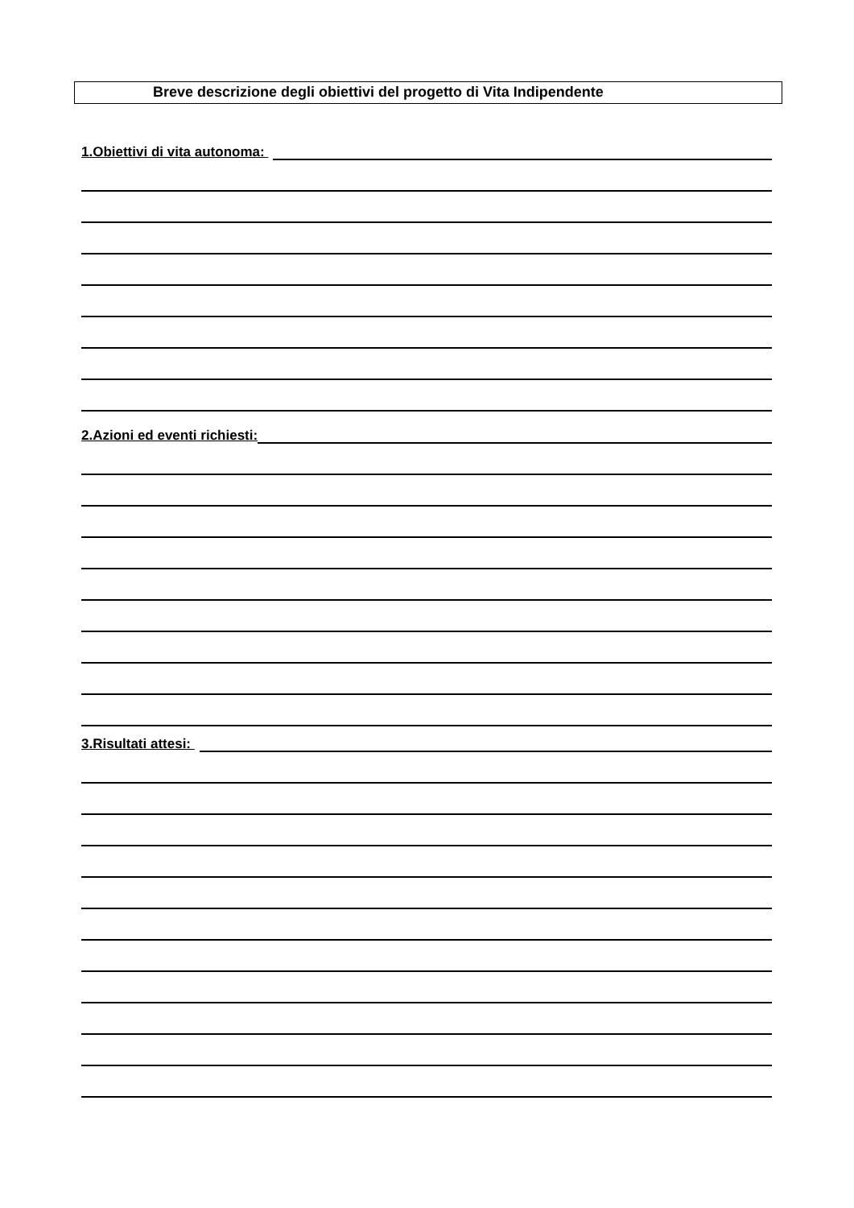Breve descrizione degli obiettivi del progetto di Vita Indipendente
1.Obiettivi di vita autonoma:
2.Azioni ed eventi richiesti:
3.Risultati attesi: